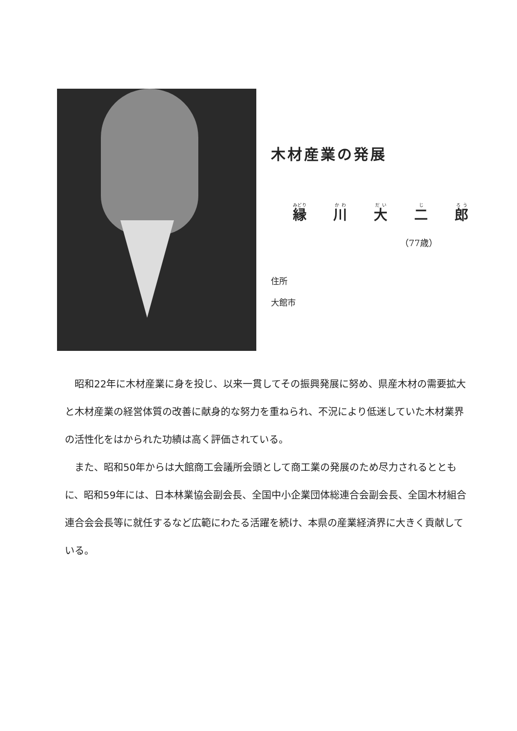木材産業の発展
縁川大二郎
（77歳）
住所
大館市
昭和22年に木材産業に身を投じ、以来一貫してその振興発展に努め、県産木材の需要拡大と木材産業の経営体質の改善に献身的な努力を重ねられ、不況により低迷していた木材業界の活性化をはかられた功績は高く評価されている。
また、昭和50年からは大館商工会議所会頭として商工業の発展のため尽力されるとともに、昭和59年には、日本林業協会副会長、全国中小企業団体総連合会副会長、全国木材組合連合会会長等に就任するなど広範にわたる活躍を続け、本県の産業経済界に大きく貢献している。